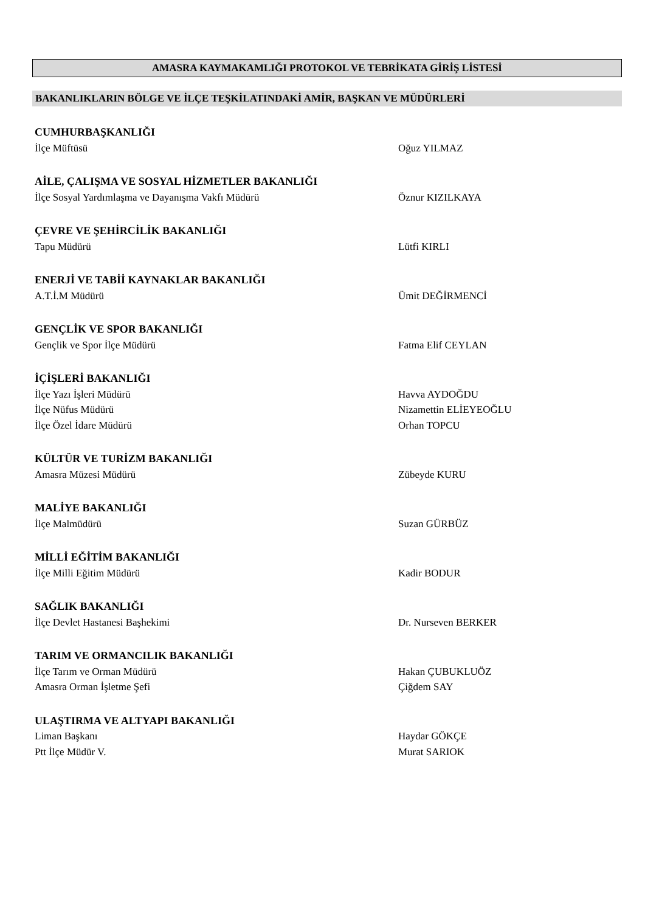AMASRA KAYMAKAMLIĞI PROTOKOL VE TEBRİKATA GİRİŞ LİSTESİ
BAKANLIKLARIN BÖLGE VE İLÇE TEŞKİLATINDAKİ AMİR, BAŞKAN VE MÜDÜRLERİ
CUMHURBAŞKANLIĞI
İlçe Müftüsü Oğuz YILMAZ
AİLE, ÇALIŞMA VE SOSYAL HİZMETLER BAKANLIĞI
İlçe Sosyal Yardımlaşma ve Dayanışma Vakfı Müdürü Öznur KIZILKAYA
ÇEVRE VE ŞEHİRCİLİK BAKANLIĞI
Tapu Müdürü Lütfi KIRLI
ENERJİ VE TABİİ KAYNAKLAR BAKANLIĞI
A.T.İ.M Müdürü Ümit DEĞİRMENCİ
GENÇLİK VE SPOR BAKANLIĞI
Gençlik ve Spor İlçe Müdürü Fatma Elif CEYLAN
İÇİŞLERİ BAKANLIĞI
İlçe Yazı İşleri Müdürü Havva AYDOĞDU
İlçe Nüfus Müdürü Nizamettin ELİEYEOĞLU
İlçe Özel İdare Müdürü Orhan TOPCU
KÜLTÜR VE TURİZM BAKANLIĞI
Amasra Müzesi Müdürü Zübeyde KURU
MALİYE BAKANLIĞI
İlçe Malmüdürü Suzan GÜRBÜZ
MİLLİ EĞİTİM BAKANLIĞI
İlçe Milli Eğitim Müdürü Kadir BODUR
SAĞLIK BAKANLIĞI
İlçe Devlet Hastanesi Başhekimi Dr. Nurseven BERKER
TARIM VE ORMANCILIK BAKANLIĞI
İlçe Tarım ve Orman Müdürü Hakan ÇUBUKLUÖZ
Amasra Orman İşletme Şefi Çiğdem SAY
ULAŞTIRMA VE ALTYAPI BAKANLIĞI
Liman Başkanı Haydar GÖKÇE
Ptt İlçe Müdür V. Murat SARIOK